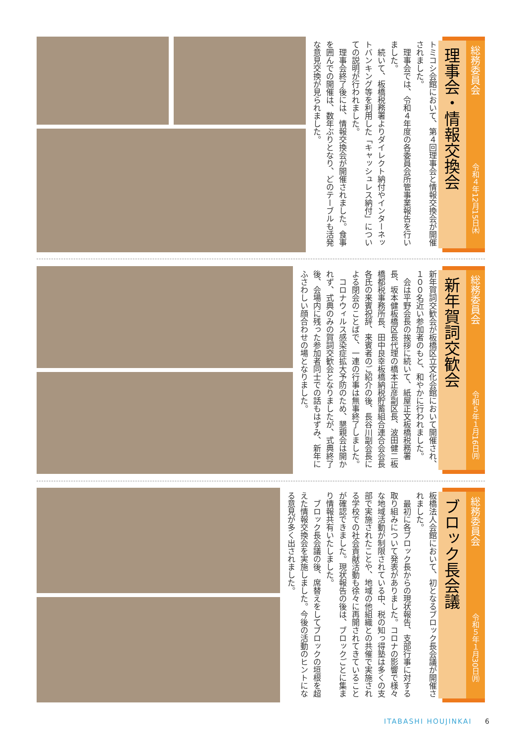総務委員会
理事会・情報交換会
トミコシ会館において、第４回理事会と情報交換会が開催されました。
　理事会では、令和４年度の各委員会所管事業報告を行いました。
　続いて、板橋税務署よりダイレクト納付やインターネットバンキング等を利用した「キャッシュレス納付」についての説明が行われました。
　理事会終了後には、情報交換会が開催されました。食事を囲んでの開催は、数年ぶりとなり、どのテーブルも活発な意見交換が見られました。
令和４年12月15日㈭
総務委員会
新年賀詞交歓会
新年賀詞交歓会が板橋区立文化会館において開催され、１００名近い参加者のもと、和やかに行われました。
　会は平野会長の挨拶に続いて、紙屋正文板橋税務署長、坂本健板橋区長代理の橋本正彦副区長、波田健二板橋都税事務所長、田中良幸板橋納税貯蓄組合連合会会長各氏の来賓祝辞、来賓者のご紹介の後、長谷川副会長による閉会のことばで、一連の行事は無事終了しました。
　コロナウィルス感染症拡大予防のため、懇親会は開かれず、式典のみの賀詞交歓会となりましたが、式典終了後、会場内に残った参加者同士での話もはずみ、新年にふさわしい顔合わせの場となりました。
令和５年１月16日㈪
総務委員会
ブロック長会議
板橋法人会館において、初となるブロック長会議が開催されました。
　最初に各ブロック長からの現状報告、支部行事に対する取り組みについて発表がありました。コロナの影響で様々な地域活動が制限されている中、税の知っ得塾は多くの支部で実施されたことや、地域の他組織との共催で実施される学校での社会貢献活動も徐々に再開されてきていることが確認できました。現状報告の後は、ブロックごとに集まり情報共有いたしました。
　ブロック長会議の後、席替えをしてブロックの垣根を超えた情報交換会を実施しました。今後の活動のヒントになる意見が多く出されました。
令和５年１月30日㈪
ITABASHI HOUJINKAI 6